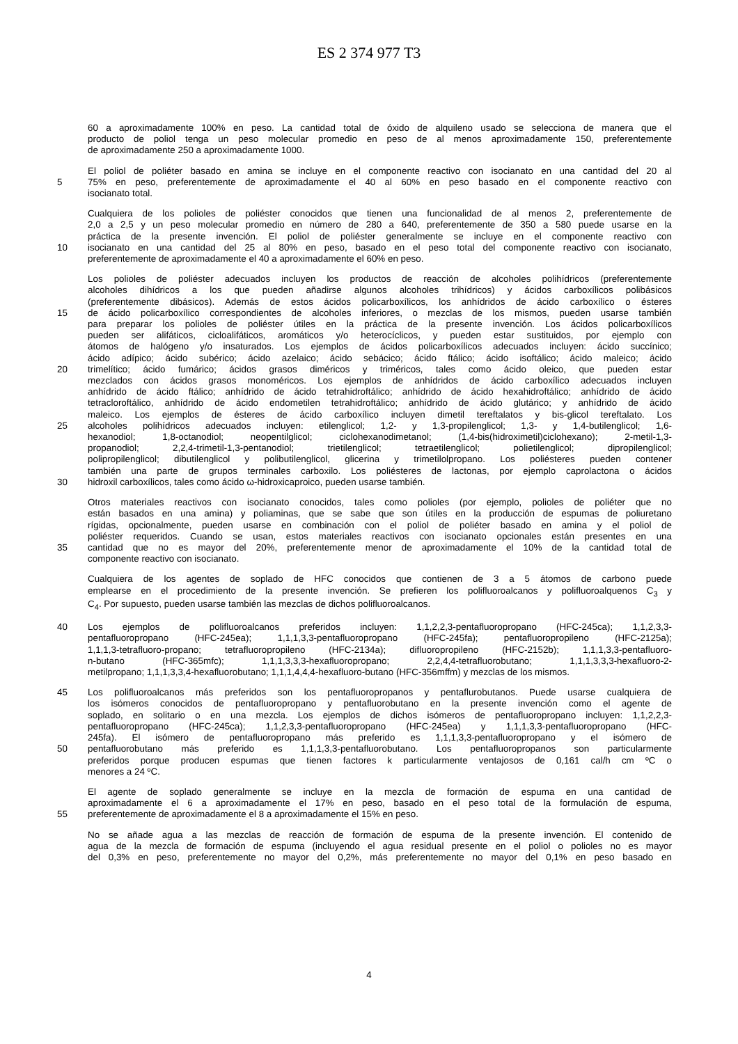ES 2 374 977 T3
60 a aproximadamente 100% en peso. La cantidad total de óxido de alquileno usado se selecciona de manera que el
producto de poliol tenga un peso molecular promedio en peso de al menos aproximadamente 150, preferentemente
de aproximadamente 250 a aproximadamente 1000.
El poliol de poliéter basado en amina se incluye en el componente reactivo con isocianato en una cantidad del 20 al
5 75% en peso, preferentemente de aproximadamente el 40 al 60% en peso basado en el componente reactivo con
isocianato total.
Cualquiera de los polioles de poliéster conocidos que tienen una funcionalidad de al menos 2, preferentemente de
2,0 a 2,5 y un peso molecular promedio en número de 280 a 640, preferentemente de 350 a 580 puede usarse en la
práctica de la presente invención. El poliol de poliéster generalmente se incluye en el componente reactivo con
10 isocianato en una cantidad del 25 al 80% en peso, basado en el peso total del componente reactivo con isocianato,
preferentemente de aproximadamente el 40 a aproximadamente el 60% en peso.
Los polioles de poliéster adecuados incluyen los productos de reacción de alcoholes polihídricos (preferentemente
alcoholes dihídricos a los que pueden añadirse algunos alcoholes trihídricos) y ácidos carboxílicos polibásicos
(preferentemente dibásicos). Además de estos ácidos policarboxílicos, los anhídridos de ácido carboxílico o ésteres
15 de ácido policarboxílico correspondientes de alcoholes inferiores, o mezclas de los mismos, pueden usarse también
para preparar los polioles de poliéster útiles en la práctica de la presente invención. Los ácidos policarboxílicos
pueden ser alifáticos, cicloalifáticos, aromáticos y/o heterocíclicos, y pueden estar sustituidos, por ejemplo con
átomos de halógeno y/o insaturados. Los ejemplos de ácidos policarboxílicos adecuados incluyen: ácido succínico;
ácido adípico; ácido subérico; ácido azelaico; ácido sebácico; ácido ftálico; ácido isoftálico; ácido maleico; ácido
20 trimelítico; ácido fumárico; ácidos grasos diméricos y triméricos, tales como ácido oleico, que pueden estar
mezclados con ácidos grasos monoméricos. Los ejemplos de anhídridos de ácido carboxílico adecuados incluyen
anhídrido de ácido ftálico; anhídrido de ácido tetrahidroftálico; anhídrido de ácido hexahidroftálico; anhídrido de ácido
tetracloroftálico, anhídrido de ácido endometilen tetrahidroftálico; anhídrido de ácido glutárico; y anhídrido de ácido
maleico. Los ejemplos de ésteres de ácido carboxílico incluyen dimetil tereftalatos y bis-glicol tereftalato. Los
25 alcoholes polihídricos adecuados incluyen: etilenglicol; 1,2- y 1,3-propilenglicol; 1,3- y 1,4-butilenglicol; 1,6-
hexanodiol; 1,8-octanodiol; neopentilglicol; ciclohexanodimetanol; (1,4-bis(hidroximetil)ciclohexano); 2-metil-1,3-
propanodiol; 2,2,4-trimetil-1,3-pentanodiol; trietilenglicol; tetraetilenglicol; polietilenglicol; dipropilenglicol;
polipropilenglicol; dibutilenglicol y polibutilenglicol, glicerina y trimetilolpropano. Los poliésteres pueden contener
también una parte de grupos terminales carboxilo. Los poliésteres de lactonas, por ejemplo caprolactona o ácidos
30 hidroxil carboxílicos, tales como ácido ω-hidroxicaproico, pueden usarse también.
Otros materiales reactivos con isocianato conocidos, tales como polioles (por ejemplo, polioles de poliéter que no
están basados en una amina) y poliaminas, que se sabe que son útiles en la producción de espumas de poliuretano
rígidas, opcionalmente, pueden usarse en combinación con el poliol de poliéter basado en amina y el poliol de
poliéster requeridos. Cuando se usan, estos materiales reactivos con isocianato opcionales están presentes en una
35 cantidad que no es mayor del 20%, preferentemente menor de aproximadamente el 10% de la cantidad total de
componente reactivo con isocianato.
Cualquiera de los agentes de soplado de HFC conocidos que contienen de 3 a 5 átomos de carbono puede
emplearse en el procedimiento de la presente invención. Se prefieren los polifluoroalcanos y polifluoroalquenos C<sub>3</sub> y
C<sub>4</sub>. Por supuesto, pueden usarse también las mezclas de dichos polifluoroalcanos.
40 Los ejemplos de polifluoroalcanos preferidos incluyen: 1,1,2,2,3-pentafluoropropano (HFC-245ca); 1,1,2,3,3-
pentafluoropropano (HFC-245ea); 1,1,1,3,3-pentafluoropropano (HFC-245fa); pentafluoropropileno (HFC-2125a);
1,1,1,3-tetrafluoro-propano; tetrafluoropropileno (HFC-2134a); difluoropropileno (HFC-2152b); 1,1,1,3,3-pentafluoro-
n-butano (HFC-365mfc); 1,1,1,3,3,3-hexafluoropropano; 2,2,4,4-tetrafluorobutano; 1,1,1,3,3,3-hexafluoro-2-
metilpropano; 1,1,1,3,3,4-hexafluorobutano; 1,1,1,4,4,4-hexafluoro-butano (HFC-356mffm) y mezclas de los mismos.
45 Los polifluoroalcanos más preferidos son los pentafluoropropanos y pentaflurobutanos. Puede usarse cualquiera de
los isómeros conocidos de pentafluoropropano y pentafluorobutano en la presente invención como el agente de
soplado, en solitario o en una mezcla. Los ejemplos de dichos isómeros de pentafluoropropano incluyen: 1,1,2,2,3-
pentafluoropropano (HFC-245ca); 1,1,2,3,3-pentafluoropropano (HFC-245ea) y 1,1,1,3,3-pentafluoropropano (HFC-
245fa). El isómero de pentafluoropropano más preferido es 1,1,1,3,3-pentafluoropropano y el isómero de
50 pentafluorobutano más preferido es 1,1,1,3,3-pentafluorobutano. Los pentafluoropropanos son particularmente
preferidos porque producen espumas que tienen factores k particularmente ventajosos de 0,161 cal/h cm ºC o
menores a 24 ºC.
El agente de soplado generalmente se incluye en la mezcla de formación de espuma en una cantidad de
aproximadamente el 6 a aproximadamente el 17% en peso, basado en el peso total de la formulación de espuma,
55 preferentemente de aproximadamente el 8 a aproximadamente el 15% en peso.
No se añade agua a las mezclas de reacción de formación de espuma de la presente invención. El contenido de
agua de la mezcla de formación de espuma (incluyendo el agua residual presente en el poliol o polioles no es mayor
del 0,3% en peso, preferentemente no mayor del 0,2%, más preferentemente no mayor del 0,1% en peso basado en
4